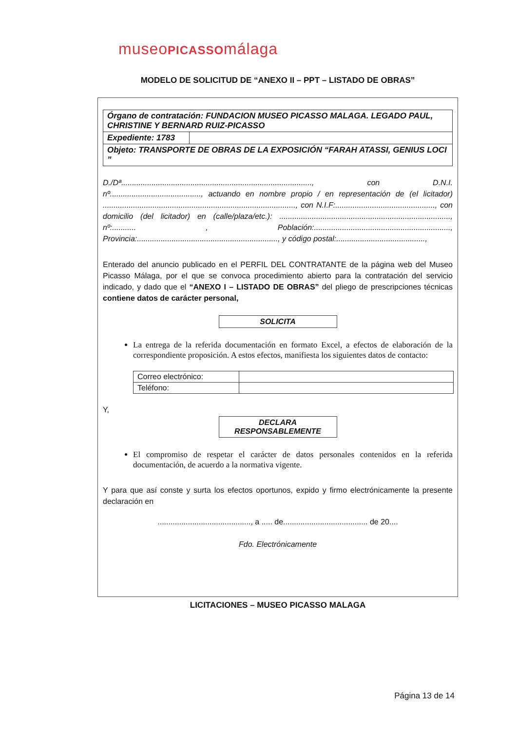museoPICASSOmálaga
MODELO DE SOLICITUD DE “ANEXO II – PPT – LISTADO DE OBRAS”
| Órgano de contratación: FUNDACION MUSEO PICASSO MALAGA. LEGADO PAUL, CHRISTINE Y BERNARD RUIZ-PICASSO | |
| Expediente: 1783 | |
| Objeto: TRANSPORTE DE OBRAS DE LA EXPOSICIÓN “FARAH ATASSI, GENIUS LOCI ” | |
D./Dª........................................................................................, con D.N.I. nº.........................................., actuando en nombre propio / en representación de (el licitador) ........................................................................................., con N.I.F:.............................................., con domicilio (del licitador) en (calle/plaza/etc.): ..............................................................................., nº:........... , Población:..............................................................., Provincia:................................................................., y código postal:.........................................,
Enterado del anuncio publicado en el PERFIL DEL CONTRATANTE de la página web del Museo Picasso Málaga, por el que se convoca procedimiento abierto para la contratación del servicio indicado, y dado que el “ANEXO I – LISTADO DE OBRAS” del pliego de prescripciones técnicas contiene datos de carácter personal,
SOLICITA
La entrega de la referida documentación en formato Excel, a efectos de elaboración de la correspondiente proposición. A estos efectos, manifiesta los siguientes datos de contacto:
| Correo electrónico: | |
| Teléfono: | |
Y,
DECLARA
RESPONSABLEMENTE
El compromiso de respetar el carácter de datos personales contenidos en la referida documentación, de acuerdo a la normativa vigente.
Y para que así conste y surta los efectos oportunos, expido y firmo electrónicamente la presente declaración en
..........................................., a ..... de....................................... de 20....
Fdo. Electrónicamente
LICITACIONES – MUSEO PICASSO MALAGA
Página 13 de 14